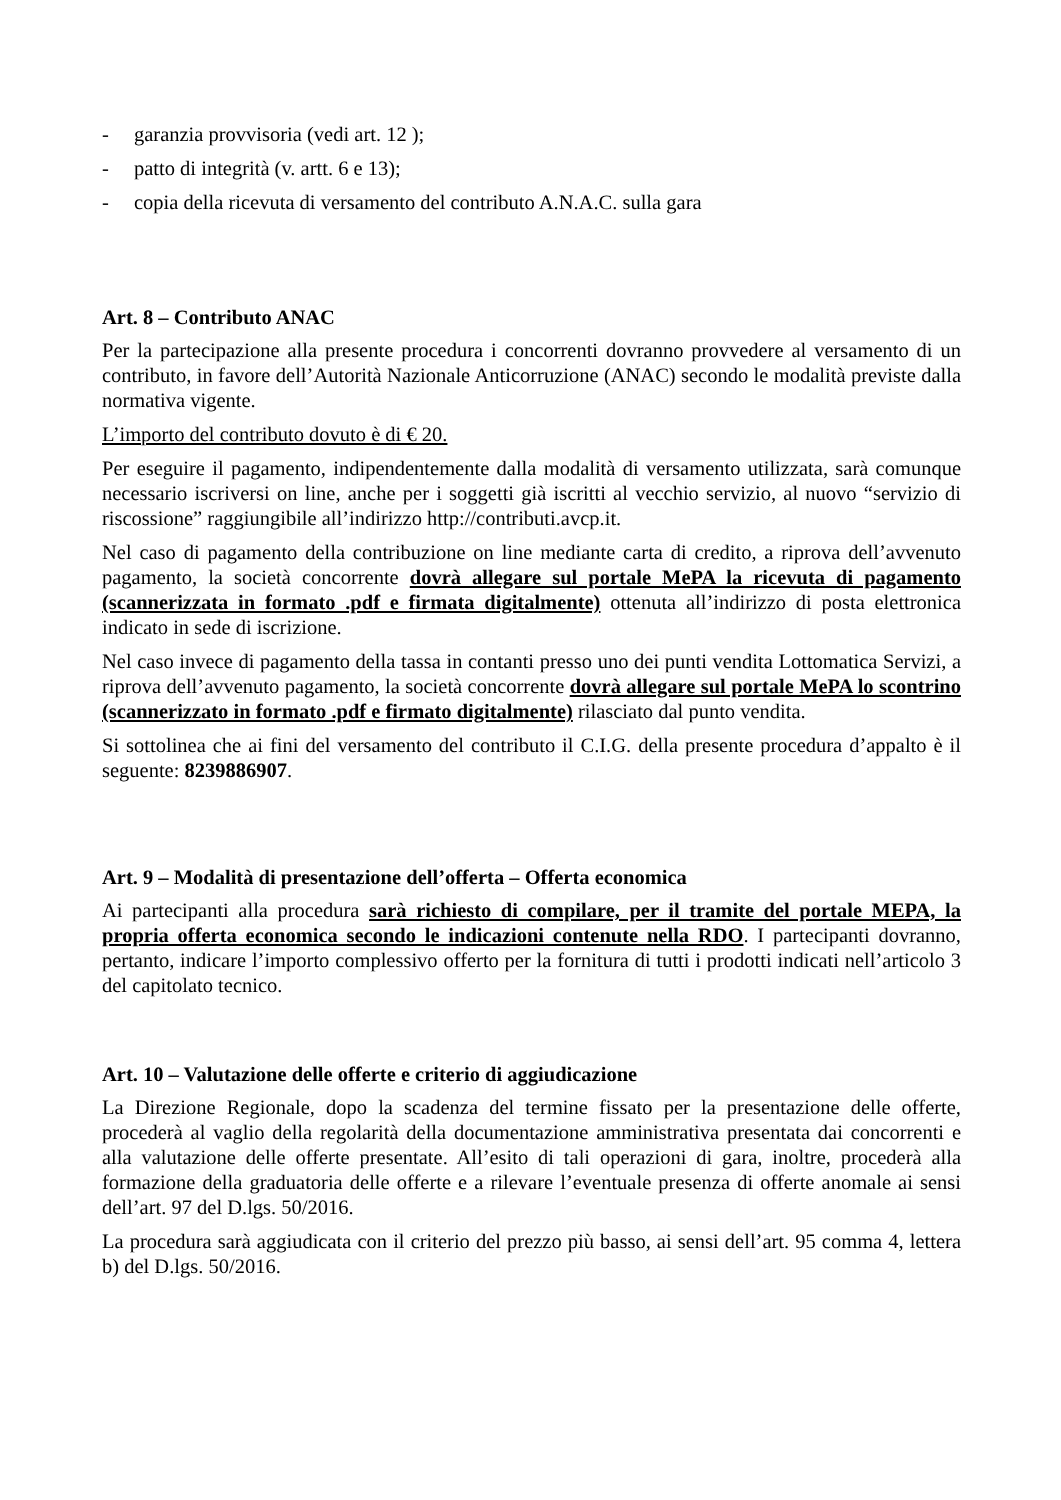- garanzia provvisoria (vedi art. 12 );
- patto di integrità (v. artt. 6 e 13);
- copia della ricevuta di versamento del contributo A.N.A.C. sulla gara
Art. 8 – Contributo ANAC
Per la partecipazione alla presente procedura i concorrenti dovranno provvedere al versamento di un contributo, in favore dell’Autorità Nazionale Anticorruzione (ANAC) secondo le modalità previste dalla normativa vigente.
L’importo del contributo dovuto è di € 20.
Per eseguire il pagamento, indipendentemente dalla modalità di versamento utilizzata, sarà comunque necessario iscriversi on line, anche per i soggetti già iscritti al vecchio servizio, al nuovo “servizio di riscossione” raggiungibile all’indirizzo http://contributi.avcp.it.
Nel caso di pagamento della contribuzione on line mediante carta di credito, a riprova dell’avvenuto pagamento, la società concorrente dovrà allegare sul portale MePA la ricevuta di pagamento (scannerizzata in formato .pdf e firmata digitalmente) ottenuta all’indirizzo di posta elettronica indicato in sede di iscrizione.
Nel caso invece di pagamento della tassa in contanti presso uno dei punti vendita Lottomatica Servizi, a riprova dell’avvenuto pagamento, la società concorrente dovrà allegare sul portale MePA lo scontrino (scannerizzato in formato .pdf e firmato digitalmente) rilasciato dal punto vendita.
Si sottolinea che ai fini del versamento del contributo il C.I.G. della presente procedura d’appalto è il seguente: 8239886907.
Art. 9 – Modalità di presentazione dell’offerta – Offerta economica
Ai partecipanti alla procedura sarà richiesto di compilare, per il tramite del portale MEPA, la propria offerta economica secondo le indicazioni contenute nella RDO. I partecipanti dovranno, pertanto, indicare l’importo complessivo offerto per la fornitura di tutti i prodotti indicati nell’articolo 3 del capitolato tecnico.
Art. 10 – Valutazione delle offerte e criterio di aggiudicazione
La Direzione Regionale, dopo la scadenza del termine fissato per la presentazione delle offerte, procederà al vaglio della regolarità della documentazione amministrativa presentata dai concorrenti e alla valutazione delle offerte presentate. All’esito di tali operazioni di gara, inoltre, procederà alla formazione della graduatoria delle offerte e a rilevare l’eventuale presenza di offerte anomale ai sensi dell’art. 97 del D.lgs. 50/2016.
La procedura sarà aggiudicata con il criterio del prezzo più basso, ai sensi dell’art. 95 comma 4, lettera b) del D.lgs. 50/2016.